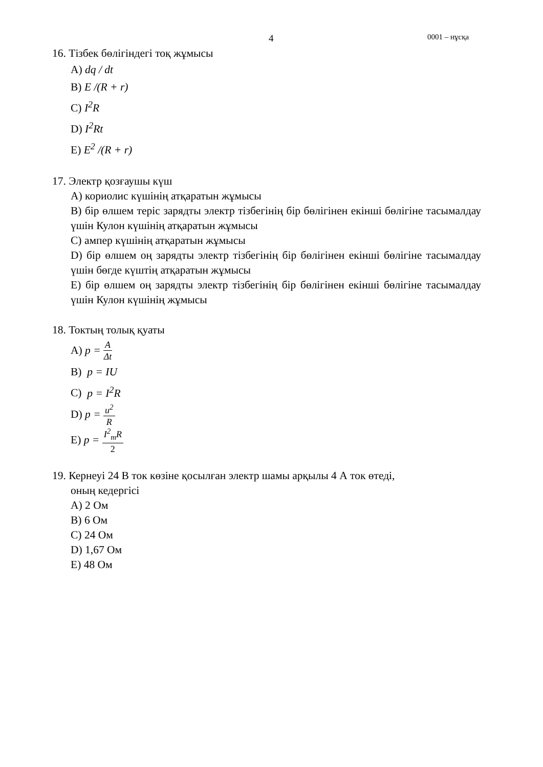4 0001 – нұсқа
16. Тізбек бөлігіндегі тоқ жұмысы
A) dq / dt
B) E /(R + r)
C) I<sup>2</sup>R
D) I<sup>2</sup>Rt
E) E<sup>2</sup> /(R + r)
17. Электр қозғаушы күш
A) кориолис күшінің атқаратын жұмысы
B) бір өлшем теріс зарядты электр тізбегінің бір бөлігінен екінші бөлігіне тасымалдау үшін Кулон күшінің атқаратын жұмысы
C) ампер күшінің атқаратын жұмысы
D) бір өлшем оң зарядты электр тізбегінің бір бөлігінен екінші бөлігіне тасымалдау үшін бөгде күштің атқаратын жұмысы
E) бір өлшем оң зарядты электр тізбегінің бір бөлігінен екінші бөлігіне тасымалдау үшін Кулон күшінің жұмысы
18. Токтың толық қуаты
A) p = A Δt
B) p = IU
C) p = I<sup>2</sup>R
D) p = u<sup>2</sup> R
E) p = I<sup>2</sup><sub>m</sub>R 2
19. Кернеуі 24 В ток көзіне қосылған электр шамы арқылы 4 А ток өтеді,
оның кедергісі
A) 2 Ом
B) 6 Ом
C) 24 Ом
D) 1,67 Ом
E) 48 Ом